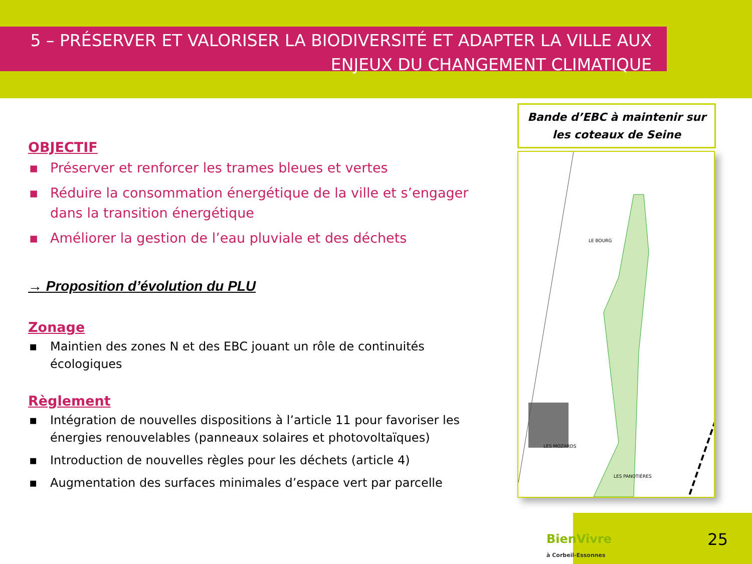5 – PRÉSERVER ET VALORISER LA BIODIVERSITÉ ET ADAPTER LA VILLE AUX ENJEUX DU CHANGEMENT CLIMATIQUE
OBJECTIF
▪ Préserver et renforcer les trames bleues et vertes
▪ Réduire la consommation énergétique de la ville et s’engager dans la transition énergétique
▪ Améliorer la gestion de l’eau pluviale et des déchets
→ Proposition d’évolution du PLU
Zonage
▪ Maintien des zones N et des EBC jouant un rôle de continuités écologiques
Règlement
▪ Intégration de nouvelles dispositions à l’article 11 pour favoriser les énergies renouvelables (panneaux solaires et photovoltaïques)
▪ Introduction de nouvelles règles pour les déchets (article 4)
▪ Augmentation des surfaces minimales d’espace vert par parcelle
Bande d’EBC à maintenir sur les coteaux de Seine
LE BOURG
LES MOZARDS
LES PANOTIÈRES
BienVivre
à Corbeil-Essonnes
25